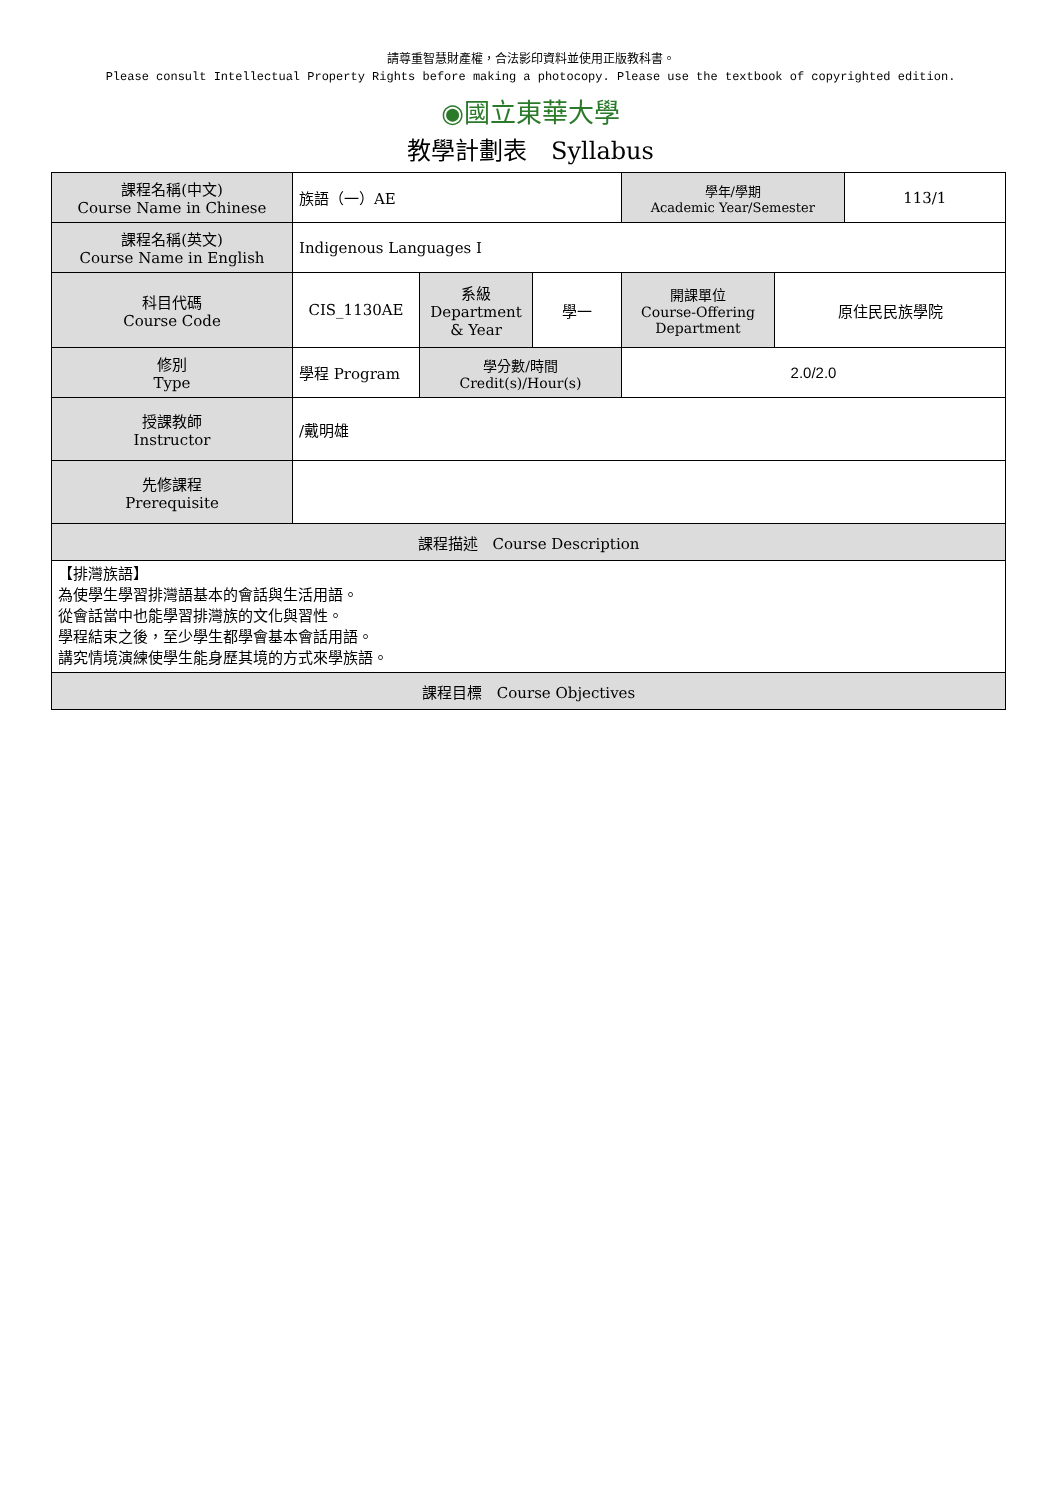請尊重智慧財產權，合法影印資料並使用正版教科書。
Please consult Intellectual Property Rights before making a photocopy. Please use the textbook of copyrighted edition.
◉國立東華大學
教學計劃表　Syllabus
| 課程名稱(中文) Course Name in Chinese | 族語（一）AE | | | 學年/學期 Academic Year/Semester | | 113/1 |
| 課程名稱(英文) Course Name in English | Indigenous Languages I | | | | | |
| 科目代碼 Course Code | CIS_1130AE | 系級 Department & Year | 學一 | 開課單位 Course-Offering Department | 原住民民族學院 | |
| 修別 Type | 學程 Program | 學分數/時間 Credit(s)/Hour(s) | | 2.0/2.0 | | |
| 授課教師 Instructor | /戴明雄 | | | | | |
| 先修課程 Prerequisite | | | | | | |
| 課程描述 Course Description | | | | | | |
| 【排灣族語】 為使學生學習排灣語基本的會話與生活用語。 從會話當中也能學習排灣族的文化與習性。 學程結束之後，至少學生都學會基本會話用語。 講究情境演練使學生能身歷其境的方式來學族語。 | | | | | | |
| 課程目標 Course Objectives | | | | | | |